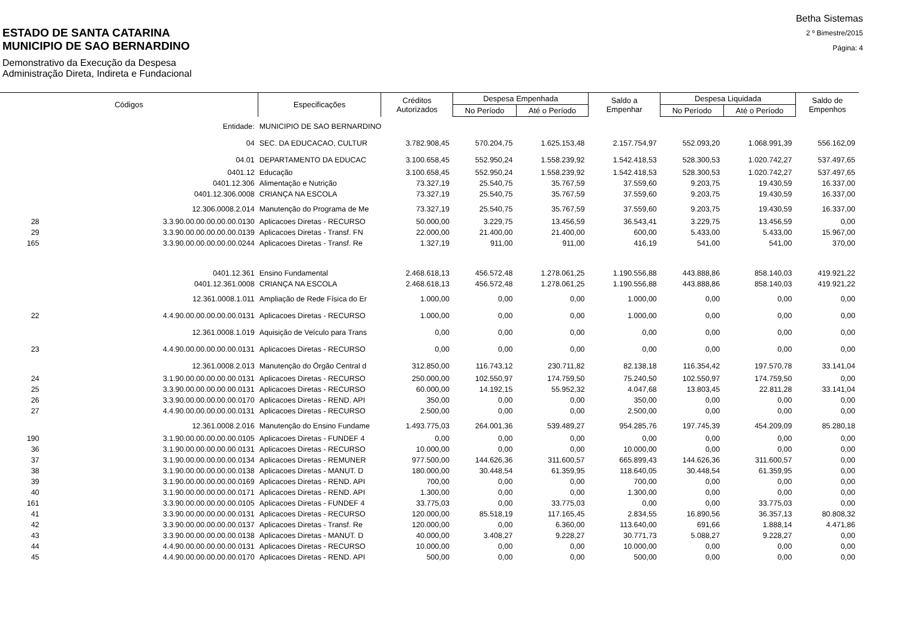ESTADO DE SANTA CATARINA
MUNICIPIO DE SAO BERNARDINO
Demonstrativo da Execução da Despesa
Administração Direta, Indireta e Fundacional
Betha Sistemas
2 º Bimestre/2015
Página: 4
| Códigos | | Especificações | Créditos Autorizados | Despesa Empenhada | | Saldo a Empenhar | Despesa Liquidada | | Saldo de Empenhos |
| --- | --- | --- | --- | --- | --- | --- | --- | --- | --- |
| | | | | No Período | Até o Período | | No Período | Até o Período | |
| | Entidade: | MUNICIPIO DE SAO BERNARDINO | | | | | | | |
| | 04 | SEC. DA EDUCACAO, CULTUR | 3.782.908,45 | 570.204,75 | 1.625.153,48 | 2.157.754,97 | 552.093,20 | 1.068.991,39 | 556.162,09 |
| | 04.01 | DEPARTAMENTO DA EDUCAC | 3.100.658,45 | 552.950,24 | 1.558.239,92 | 1.542.418,53 | 528.300,53 | 1.020.742,27 | 537.497,65 |
| | 0401.12 | Educação | 3.100.658,45 | 552.950,24 | 1.558.239,92 | 1.542.418,53 | 528.300,53 | 1.020.742,27 | 537.497,65 |
| | 0401.12.306 | Alimentação e Nutrição | 73.327,19 | 25.540,75 | 35.767,59 | 37.559,60 | 9.203,75 | 19.430,59 | 16.337,00 |
| | 0401.12.306.0008 | CRIANÇA NA ESCOLA | 73.327,19 | 25.540,75 | 35.767,59 | 37.559,60 | 9.203,75 | 19.430,59 | 16.337,00 |
| | 12.306.0008.2.014 | Manutenção do Programa de Me | 73.327,19 | 25.540,75 | 35.767,59 | 37.559,60 | 9.203,75 | 19.430,59 | 16.337,00 |
| 28 | 3.3.90.00.00.00.00.00.0130 | Aplicacoes Diretas - RECURSO | 50.000,00 | 3.229,75 | 13.456,59 | 36.543,41 | 3.229,75 | 13.456,59 | 0,00 |
| 29 | 3.3.90.00.00.00.00.00.0139 | Aplicacoes Diretas - Transf. FN | 22.000,00 | 21.400,00 | 21.400,00 | 600,00 | 5.433,00 | 5.433,00 | 15.967,00 |
| 165 | 3.3.90.00.00.00.00.00.0244 | Aplicacoes Diretas - Transf. Re | 1.327,19 | 911,00 | 911,00 | 416,19 | 541,00 | 541,00 | 370,00 |
| | 0401.12.361 | Ensino Fundamental | 2.468.618,13 | 456.572,48 | 1.278.061,25 | 1.190.556,88 | 443.888,86 | 858.140,03 | 419.921,22 |
| | 0401.12.361.0008 | CRIANÇA NA ESCOLA | 2.468.618,13 | 456.572,48 | 1.278.061,25 | 1.190.556,88 | 443.888,86 | 858.140,03 | 419.921,22 |
| | 12.361.0008.1.011 | Ampliação de Rede Física do Er | 1.000,00 | 0,00 | 0,00 | 1.000,00 | 0,00 | 0,00 | 0,00 |
| 22 | 4.4.90.00.00.00.00.00.0131 | Aplicacoes Diretas - RECURSO | 1.000,00 | 0,00 | 0,00 | 1.000,00 | 0,00 | 0,00 | 0,00 |
| | 12.361.0008.1.019 | Aquisição de Veículo para Trans | 0,00 | 0,00 | 0,00 | 0,00 | 0,00 | 0,00 | 0,00 |
| 23 | 4.4.90.00.00.00.00.00.0131 | Aplicacoes Diretas - RECURSO | 0,00 | 0,00 | 0,00 | 0,00 | 0,00 | 0,00 | 0,00 |
| | 12.361.0008.2.013 | Manutenção do Órgão Central d | 312.850,00 | 116.743,12 | 230.711,82 | 82.138,18 | 116.354,42 | 197.570,78 | 33.141,04 |
| 24 | 3.1.90.00.00.00.00.00.0131 | Aplicacoes Diretas - RECURSO | 250.000,00 | 102.550,97 | 174.759,50 | 75.240,50 | 102.550,97 | 174.759,50 | 0,00 |
| 25 | 3.3.90.00.00.00.00.00.0131 | Aplicacoes Diretas - RECURSO | 60.000,00 | 14.192,15 | 55.952,32 | 4.047,68 | 13.803,45 | 22.811,28 | 33.141,04 |
| 26 | 3.3.90.00.00.00.00.00.0170 | Aplicacoes Diretas - REND. API | 350,00 | 0,00 | 0,00 | 350,00 | 0,00 | 0,00 | 0,00 |
| 27 | 4.4.90.00.00.00.00.00.0131 | Aplicacoes Diretas - RECURSO | 2.500,00 | 0,00 | 0,00 | 2.500,00 | 0,00 | 0,00 | 0,00 |
| | 12.361.0008.2.016 | Manutenção do Ensino Fundame | 1.493.775,03 | 264.001,36 | 539.489,27 | 954.285,76 | 197.745,39 | 454.209,09 | 85.280,18 |
| 190 | 3.1.90.00.00.00.00.00.0105 | Aplicacoes Diretas - FUNDEF 4 | 0,00 | 0,00 | 0,00 | 0,00 | 0,00 | 0,00 | 0,00 |
| 36 | 3.1.90.00.00.00.00.00.0131 | Aplicacoes Diretas - RECURSO | 10.000,00 | 0,00 | 0,00 | 10.000,00 | 0,00 | 0,00 | 0,00 |
| 37 | 3.1.90.00.00.00.00.00.0134 | Aplicacoes Diretas - REMUNER | 977.500,00 | 144.626,36 | 311.600,57 | 665.899,43 | 144.626,36 | 311.600,57 | 0,00 |
| 38 | 3.1.90.00.00.00.00.00.0138 | Aplicacoes Diretas - MANUT. D | 180.000,00 | 30.448,54 | 61.359,95 | 118.640,05 | 30.448,54 | 61.359,95 | 0,00 |
| 39 | 3.1.90.00.00.00.00.00.0169 | Aplicacoes Diretas - REND. API | 700,00 | 0,00 | 0,00 | 700,00 | 0,00 | 0,00 | 0,00 |
| 40 | 3.1.90.00.00.00.00.00.0171 | Aplicacoes Diretas - REND. API | 1.300,00 | 0,00 | 0,00 | 1.300,00 | 0,00 | 0,00 | 0,00 |
| 161 | 3.3.90.00.00.00.00.00.0105 | Aplicacoes Diretas - FUNDEF 4 | 33.775,03 | 0,00 | 33.775,03 | 0,00 | 0,00 | 33.775,03 | 0,00 |
| 41 | 3.3.90.00.00.00.00.00.0131 | Aplicacoes Diretas - RECURSO | 120.000,00 | 85.518,19 | 117.165,45 | 2.834,55 | 16.890,56 | 36.357,13 | 80.808,32 |
| 42 | 3.3.90.00.00.00.00.00.0137 | Aplicacoes Diretas - Transf. Re | 120.000,00 | 0,00 | 6.360,00 | 113.640,00 | 691,66 | 1.888,14 | 4.471,86 |
| 43 | 3.3.90.00.00.00.00.00.0138 | Aplicacoes Diretas - MANUT. D | 40.000,00 | 3.408,27 | 9.228,27 | 30.771,73 | 5.088,27 | 9.228,27 | 0,00 |
| 44 | 4.4.90.00.00.00.00.00.0131 | Aplicacoes Diretas - RECURSO | 10.000,00 | 0,00 | 0,00 | 10.000,00 | 0,00 | 0,00 | 0,00 |
| 45 | 4.4.90.00.00.00.00.00.0170 | Aplicacoes Diretas - REND. API | 500,00 | 0,00 | 0,00 | 500,00 | 0,00 | 0,00 | 0,00 |